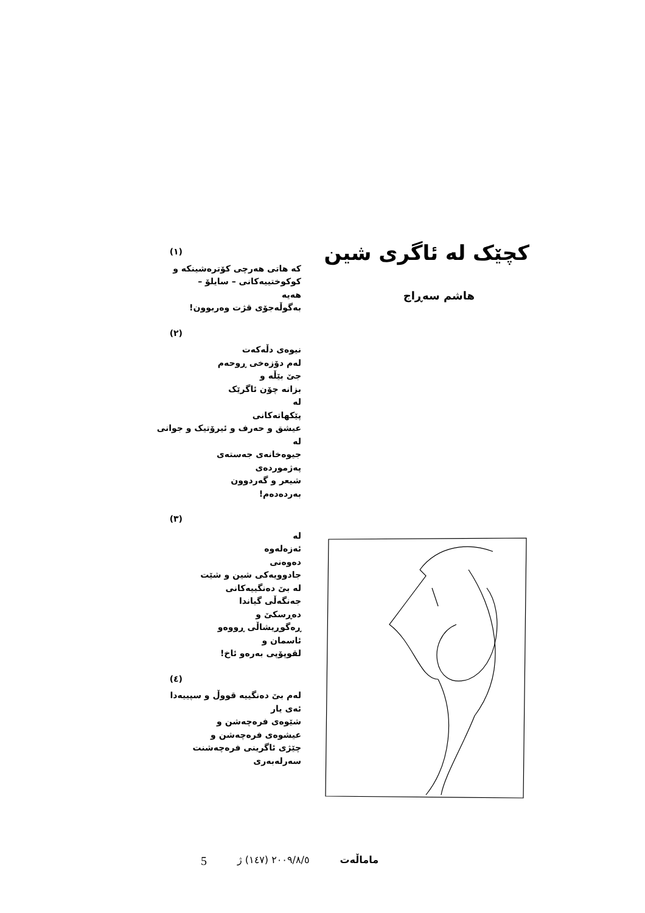کچێک لە ئاگری شین
هاشم سەڕاج
(١)
کە هاتی هەرچی کۆترەشینکە و
کوکوختییەکانی – سایلۆ –
هەیە
بەگوڵەجۆی قژت وەربوون!
(٢)
نیوەی دڵەکەت
لەم دۆزەخی ڕوحەم
جێ بێڵە و
بزانە چۆن ئاگرێک
لە
پێکهاتەکانی
عیشق و حەرف و ئیرۆتیک و جوانی
لە
جیوەخانەی جەستەی
پەژموردەی
شیعر و گەردوون
بەردەدەم!
(٣)
لە
ئەزەلەوە
دەوەنی
جادوویەکی شین و شێت
لە بێ دەنگییەکانی
جەنگەڵی گیاندا
دەڕسکێ و
ڕەگوڕیشاڵی ڕووەو
ئاسمان و
لقوپۆپی بەرەو ئاخ!
(٤)
لەم بێ دەنگییە قووڵ و سپییەدا
ئەی یار
شێوەی فرەچەشن و
عیشوەی فرەچەشن و
چێژی ئاگرینی فرەچەشنت
سەرلەبەری
5 ٢٠٠٩/٨/٥ (١٤٧) ژ ماماڵەت